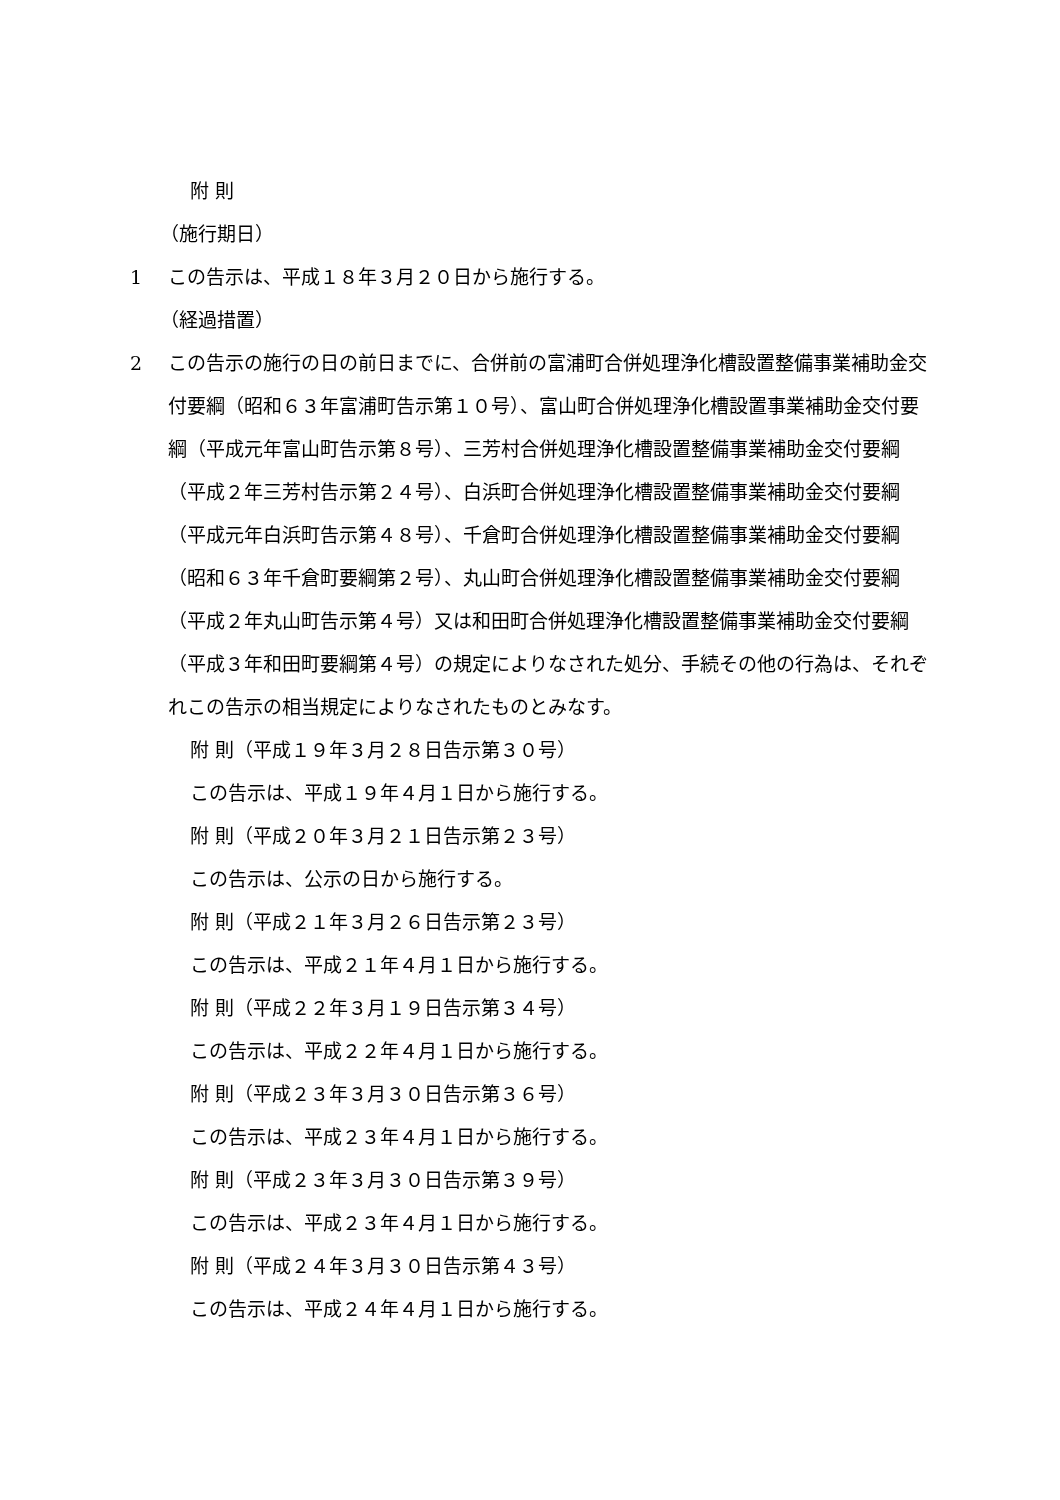附 則
（施行期日）
1 この告示は、平成１８年３月２０日から施行する。
（経過措置）
2 この告示の施行の日の前日までに、合併前の富浦町合併処理浄化槽設置整備事業補助金交付要綱（昭和６３年富浦町告示第１０号）、富山町合併処理浄化槽設置事業補助金交付要綱（平成元年富山町告示第８号）、三芳村合併処理浄化槽設置整備事業補助金交付要綱（平成２年三芳村告示第２４号）、白浜町合併処理浄化槽設置整備事業補助金交付要綱（平成元年白浜町告示第４８号）、千倉町合併処理浄化槽設置整備事業補助金交付要綱（昭和６３年千倉町要綱第２号）、丸山町合併処理浄化槽設置整備事業補助金交付要綱（平成２年丸山町告示第４号）又は和田町合併処理浄化槽設置整備事業補助金交付要綱（平成３年和田町要綱第４号）の規定によりなされた処分、手続その他の行為は、それぞれこの告示の相当規定によりなされたものとみなす。
附 則（平成１９年３月２８日告示第３０号）
この告示は、平成１９年４月１日から施行する。
附 則（平成２０年３月２１日告示第２３号）
この告示は、公示の日から施行する。
附 則（平成２１年３月２６日告示第２３号）
この告示は、平成２１年４月１日から施行する。
附 則（平成２２年３月１９日告示第３４号）
この告示は、平成２２年４月１日から施行する。
附 則（平成２３年３月３０日告示第３６号）
この告示は、平成２３年４月１日から施行する。
附 則（平成２３年３月３０日告示第３９号）
この告示は、平成２３年４月１日から施行する。
附 則（平成２４年３月３０日告示第４３号）
この告示は、平成２４年４月１日から施行する。